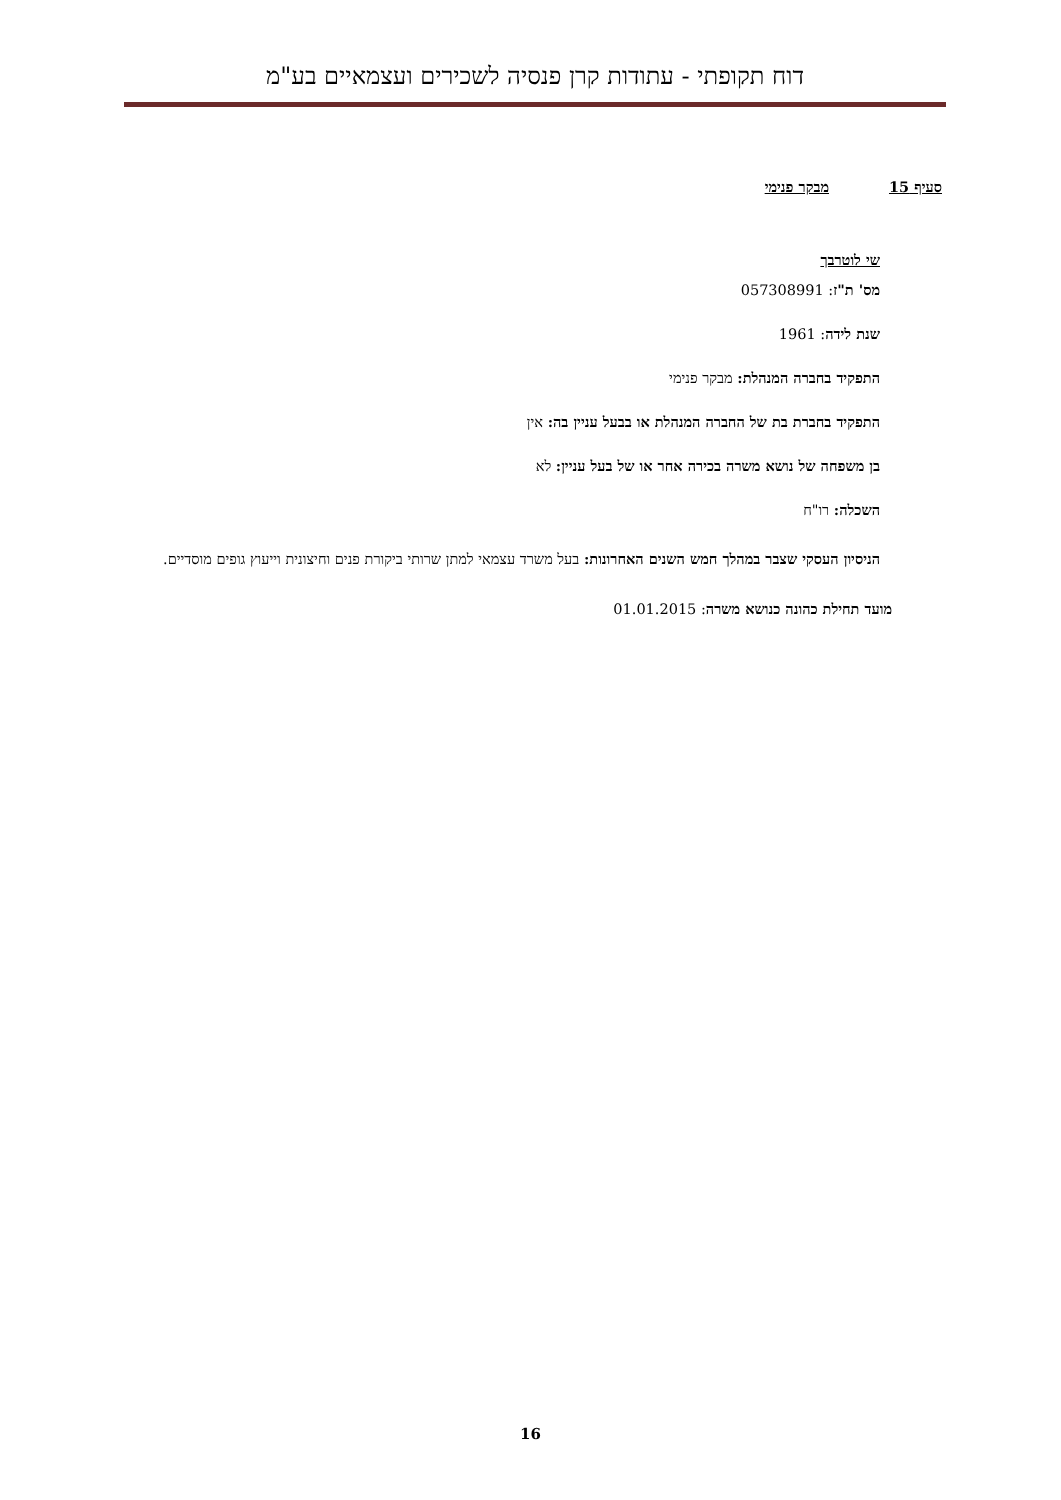דוח תקופתי - עתודות קרן פנסיה לשכירים ועצמאיים בע"מ
סעיף 15 מבקר פנימי
שי לוטרבך
מס' ת"ז: 057308991
שנת לידה: 1961
התפקיד בחברה המנהלת: מבקר פנימי
התפקיד בחברת בת של החברה המנהלת או בבעל עניין בה: אין
בן משפחה של נושא משרה בכירה אחר או של בעל עניין: לא
השכלה: רו"ח
הניסיון העסקי שצבר במהלך חמש השנים האחרונות: בעל משרד עצמאי למתן שרותי ביקורת פנים וחיצונית וייעוץ גופים מוסדיים.
מועד תחילת כהונה כנושא משרה: 01.01.2015
16